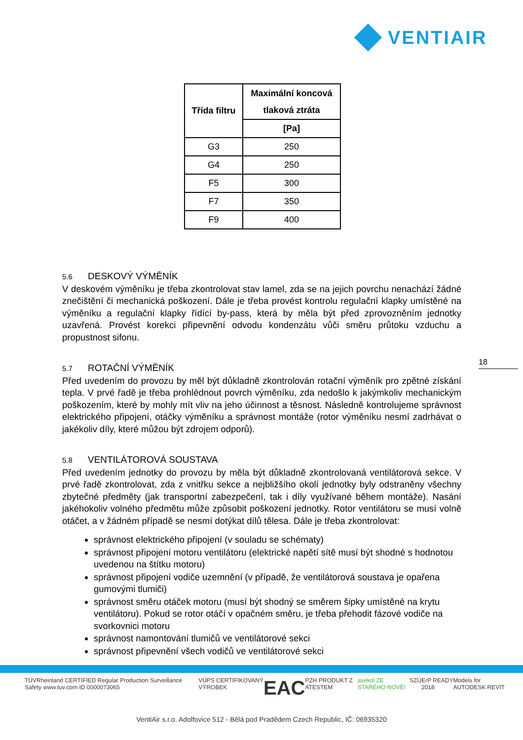VENTIAIR
| Třída filtru | Maximální koncová tlaková ztráta |
| --- | --- |
| | [Pa] |
| G3 | 250 |
| G4 | 250 |
| F5 | 300 |
| F7 | 350 |
| F9 | 400 |
5.6 DESKOVÝ VÝMĚNÍK
V deskovém výměníku je třeba zkontrolovat stav lamel, zda se na jejich povrchu nenachází žádné znečištění či mechanická poškození. Dále je třeba provést kontrolu regulační klapky umístěné na výměníku a regulační klapky řídící by-pass, která by měla být před zprovozněním jednotky uzavřená. Provést korekci připevnění odvodu kondenzátu vůči směru průtoku vzduchu a propustnost sifonu.
5.7 ROTAČNÍ VÝMĚNÍK
Před uvedením do provozu by měl být důkladně zkontrolován rotační výměník pro zpětné získání tepla. V prvé řadě je třeba prohlédnout povrch výměníku, zda nedošlo k jakýmkoliv mechanickým poškozením, které by mohly mít vliv na jeho účinnost a těsnost. Následně kontrolujeme správnost elektrického připojení, otáčky výměníku a správnost montáže (rotor výměníku nesmí zadrhávat o jakékoliv díly, které můžou být zdrojem odporů).
5.8 VENTILÁTOROVÁ SOUSTAVA
Před uvedením jednotky do provozu by měla být důkladně zkontrolovaná ventilátorová sekce. V prvé řadě zkontrolovat, zda z vnitřku sekce a nejbližšího okolí jednotky byly odstraněny všechny zbytečné předměty (jak transportní zabezpečení, tak i díly využívané během montáže). Nasání jakéhokoliv volného předmětu může způsobit poškození jednotky. Rotor ventilátoru se musí volně otáčet, a v žádném případě se nesmí dotýkat dílů tělesa. Dále je třeba zkontrolovat:
správnost elektrického připojení (v souladu se schématy)
správnost připojení motoru ventilátoru (elektrické napětí sítě musí být shodné s hodnotou uvedenou na štítku motoru)
správnost připojení vodiče uzemnění (v případě, že ventilátorová soustava je opařena gumovými tlumiči)
správnost směru otáček motoru (musí být shodný se směrem šipky umístěné na krytu ventilátoru). Pokud se rotor otáčí v opačném směru, je třeba přehodit fázové vodiče na svorkovnici motoru
správnost namontování tlumičů ve ventilátorové sekci
správnost připevnění všech vodičů ve ventilátorové sekci
18
TÜVRheinland CERTIFIED Regular Production Surveillance Safety www.tuv.com ID 0000073065 VÚPS CERTIFIKOVANÝ VÝROBEK EAC PZH PRODUKT Z ATESTEM asekol ZE STARÉHO NOVÉ! SZÚ ErP READY 2018 Models for AUTODESK REVIT
VentiAir s.r.o. Adolfovice 512 - Bělá pod Pradědem Czech Republic, IČ: 06935320